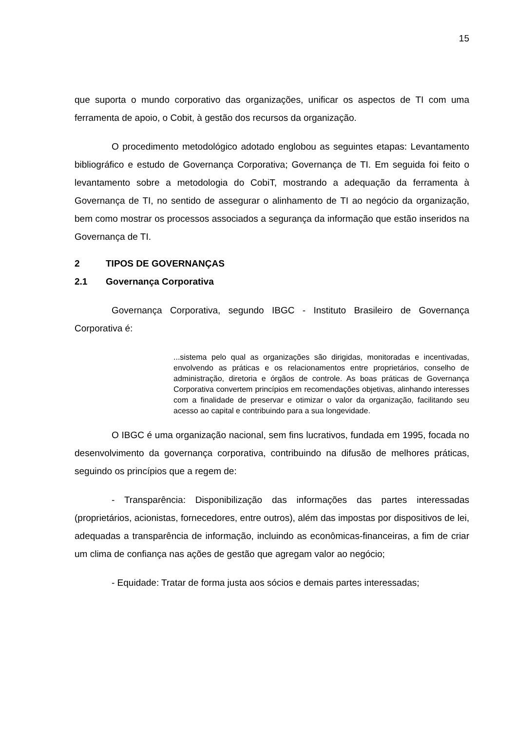15
que suporta o mundo corporativo das organizações, unificar os aspectos de TI com uma ferramenta de apoio, o Cobit, à gestão dos recursos da organização.
O procedimento metodológico adotado englobou as seguintes etapas: Levantamento bibliográfico e estudo de Governança Corporativa; Governança de TI. Em seguida foi feito o levantamento sobre a metodologia do CobiT, mostrando a adequação da ferramenta à Governança de TI, no sentido de assegurar o alinhamento de TI ao negócio da organização, bem como mostrar os processos associados a segurança da informação que estão inseridos na Governança de TI.
2 TIPOS DE GOVERNANÇAS
2.1 Governança Corporativa
Governança Corporativa, segundo IBGC - Instituto Brasileiro de Governança Corporativa é:
...sistema pelo qual as organizações são dirigidas, monitoradas e incentivadas, envolvendo as práticas e os relacionamentos entre proprietários, conselho de administração, diretoria e órgãos de controle. As boas práticas de Governança Corporativa convertem princípios em recomendações objetivas, alinhando interesses com a finalidade de preservar e otimizar o valor da organização, facilitando seu acesso ao capital e contribuindo para a sua longevidade.
O IBGC é uma organização nacional, sem fins lucrativos, fundada em 1995, focada no desenvolvimento da governança corporativa, contribuindo na difusão de melhores práticas, seguindo os princípios que a regem de:
- Transparência: Disponibilização das informações das partes interessadas (proprietários, acionistas, fornecedores, entre outros), além das impostas por dispositivos de lei, adequadas a transparência de informação, incluindo as econômicas-financeiras, a fim de criar um clima de confiança nas ações de gestão que agregam valor ao negócio;
- Equidade: Tratar de forma justa aos sócios e demais partes interessadas;